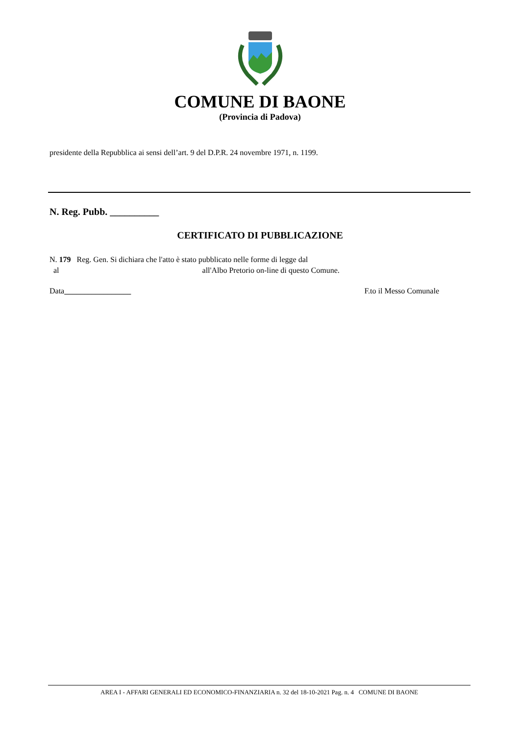COMUNE DI BAONE
(Provincia di Padova)
presidente della Repubblica ai sensi dell’art. 9 del D.P.R. 24 novembre 1971, n. 1199.
N. Reg. Pubb. __________
CERTIFICATO DI PUBBLICAZIONE
N. 179 Reg. Gen. Si dichiara che l'atto è stato pubblicato nelle forme di legge dal
al all'Albo Pretorio on-line di questo Comune.
Data_________________ F.to il Messo Comunale
AREA I - AFFARI GENERALI ED ECONOMICO-FINANZIARIA n. 32 del 18-10-2021 Pag. n. 4 COMUNE DI BAONE